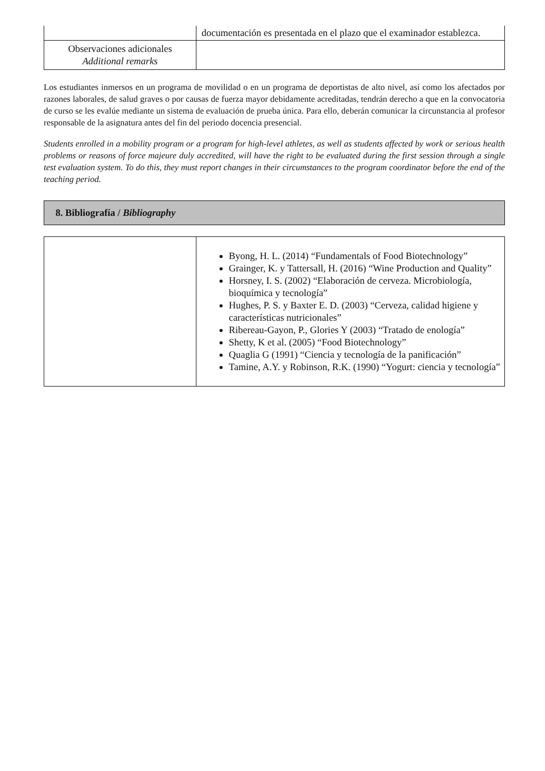| | documentación es presentada en el plazo que el examinador establezca. |
| Observaciones adicionales Additional remarks | |
Los estudiantes inmersos en un programa de movilidad o en un programa de deportistas de alto nivel, así como los afectados por razones laborales, de salud graves o por causas de fuerza mayor debidamente acreditadas, tendrán derecho a que en la convocatoria de curso se les evalúe mediante un sistema de evaluación de prueba única. Para ello, deberán comunicar la circunstancia al profesor responsable de la asignatura antes del fin del periodo docencia presencial.
Students enrolled in a mobility program or a program for high-level athletes, as well as students affected by work or serious health problems or reasons of force majeure duly accredited, will have the right to be evaluated during the first session through a single test evaluation system. To do this, they must report changes in their circumstances to the program coordinator before the end of the teaching period.
8. Bibliografía / Bibliography
| | Byong, H. L. (2014) “Fundamentals of Food Biotechnology” Grainger, K. y Tattersall, H. (2016) “Wine Production and Quality” Horsney, I. S. (2002) “Elaboración de cerveza. Microbiología, bioquímica y tecnología” Hughes, P. S. y Baxter E. D. (2003) “Cerveza, calidad higiene y características nutricionales” Ribereau-Gayon, P., Glories Y (2003) “Tratado de enología” Shetty, K et al. (2005) “Food Biotechnology” Quaglia G (1991) “Ciencia y tecnología de la panificación” Tamine, A.Y. y Robinson, R.K. (1990) “Yogurt: ciencia y tecnología” |